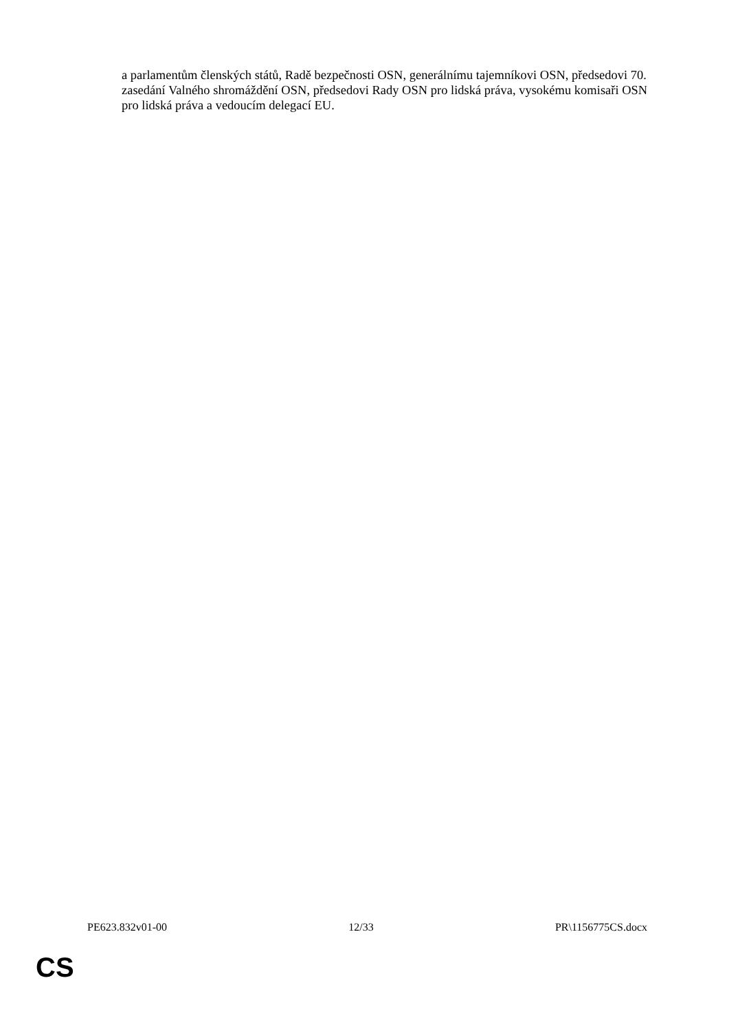a parlamentům členských států, Radě bezpečnosti OSN, generálnímu tajemníkovi OSN, předsedovi 70. zasedání Valného shromáždění OSN, předsedovi Rady OSN pro lidská práva, vysokému komisaři OSN pro lidská práva a vedoucím delegací EU.
PE623.832v01-00 12/33 PR\1156775CS.docx
CS